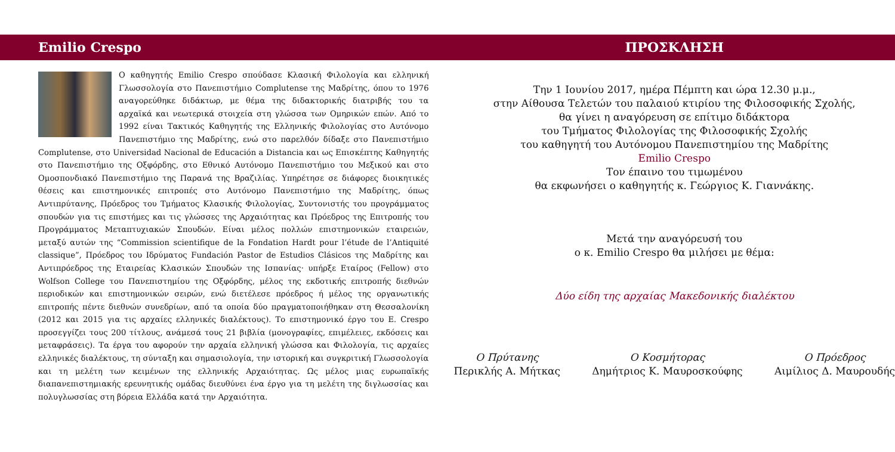Emilio Crespo
Ο καθηγητής Emilio Crespo σπούδασε Κλασική Φιλολογία και ελληνική Γλωσσολογία στο Πανεπιστήμιο Complutense της Μαδρίτης, όπου το 1976 αναγορεύθηκε διδάκτωρ, με θέμα της διδακτορικής διατριβής του τα αρχαϊκά και νεωτερικά στοιχεία στη γλώσσα των Ομηρικών επών. Από το 1992 είναι Τακτικός Καθηγητής της Ελληνικής Φιλολογίας στο Αυτόνομο Πανεπιστήμιο της Μαδρίτης, ενώ στο παρελθόν δίδαξε στο Πανεπιστήμιο Complutense, στο Universidad Nacional de Educación a Distancia και ως Επισκέπτης Καθηγητής στο Πανεπιστήμιο της Οξφόρδης, στο Εθνικό Αυτόνομο Πανεπιστήμιο του Μεξικού και στο Ομοσπονδιακό Πανεπιστήμιο της Παρανά της Βραζιλίας. Υπηρέτησε σε διάφορες διοικητικές θέσεις και επιστημονικές επιτροπές στο Αυτόνομο Πανεπιστήμιο της Μαδρίτης, όπως Αντιπρύτανης, Πρόεδρος του Τμήματος Κλασικής Φιλολογίας, Συντονιστής του προγράμματος σπουδών για τις επιστήμες και τις γλώσσες της Αρχαιότητας και Πρόεδρος της Επιτροπής του Προγράμματος Μεταπτυχιακών Σπουδών. Είναι μέλος πολλών επιστημονικών εταιρειών, μεταξύ αυτών της “Commission scientifique de la Fondation Hardt pour l’étude de l’Antiquité classique”, Πρόεδρος του Ιδρύματος Fundación Pastor de Estudios Clásicos της Μαδρίτης και Αντιπρόεδρος της Εταιρείας Κλασικών Σπουδών της Ισπανίας· υπήρξε Εταίρος (Fellow) στο Wolfson College του Πανεπιστημίου της Οξφόρδης, μέλος της εκδοτικής επιτροπής διεθνών περιοδικών και επιστημονικών σειρών, ενώ διετέλεσε πρόεδρος ή μέλος της οργανωτικής επιτροπής πέντε διεθνών συνεδρίων, από τα οποία δύο πραγματοποιήθηκαν στη Θεσσαλονίκη (2012 και 2015 για τις αρχαίες ελληνικές διαλέκτους). Το επιστημονικό έργο του E. Crespo προσεγγίζει τους 200 τίτλους, ανάμεσά τους 21 βιβλία (μονογραφίες, επιμέλειες, εκδόσεις και μεταφράσεις). Τα έργα του αφορούν την αρχαία ελληνική γλώσσα και Φιλολογία, τις αρχαίες ελληνικές διαλέκτους, τη σύνταξη και σημασιολογία, την ιστορική και συγκριτική Γλωσσολογία και τη μελέτη των κειμένων της ελληνικής Αρχαιότητας. Ως μέλος μιας ευρωπαϊκής διαπανεπιστημιακής ερευνητικής ομάδας διευθύνει ένα έργο για τη μελέτη της διγλωσσίας και πολυγλωσσίας στη βόρεια Ελλάδα κατά την Αρχαιότητα.
ΠΡΟΣΚΛΗΣΗ
Την 1 Ιουνίου 2017, ημέρα Πέμπτη και ώρα 12.30 μ.μ.,
στην Αίθουσα Τελετών του παλαιού κτιρίου της Φιλοσοφικής Σχολής,
θα γίνει η αναγόρευση σε επίτιμο διδάκτορα
του Τμήματος Φιλολογίας της Φιλοσοφικής Σχολής
του καθηγητή του Αυτόνομου Πανεπιστημίου της Μαδρίτης
Emilio Crespo
Τον έπαινο του τιμωμένου
θα εκφωνήσει ο καθηγητής κ. Γεώργιος Κ. Γιαννάκης.
Μετά την αναγόρευσή του
ο κ. Emilio Crespo θα μιλήσει με θέμα:
Δύο είδη της αρχαίας Μακεδονικής διαλέκτου
Ο Πρύτανης
Περικλής Α. Μήτκας
Ο Κοσμήτορας
Δημήτριος Κ. Μαυροσκούφης
Ο Πρόεδρος
Αιμίλιος Δ. Μαυρουδής